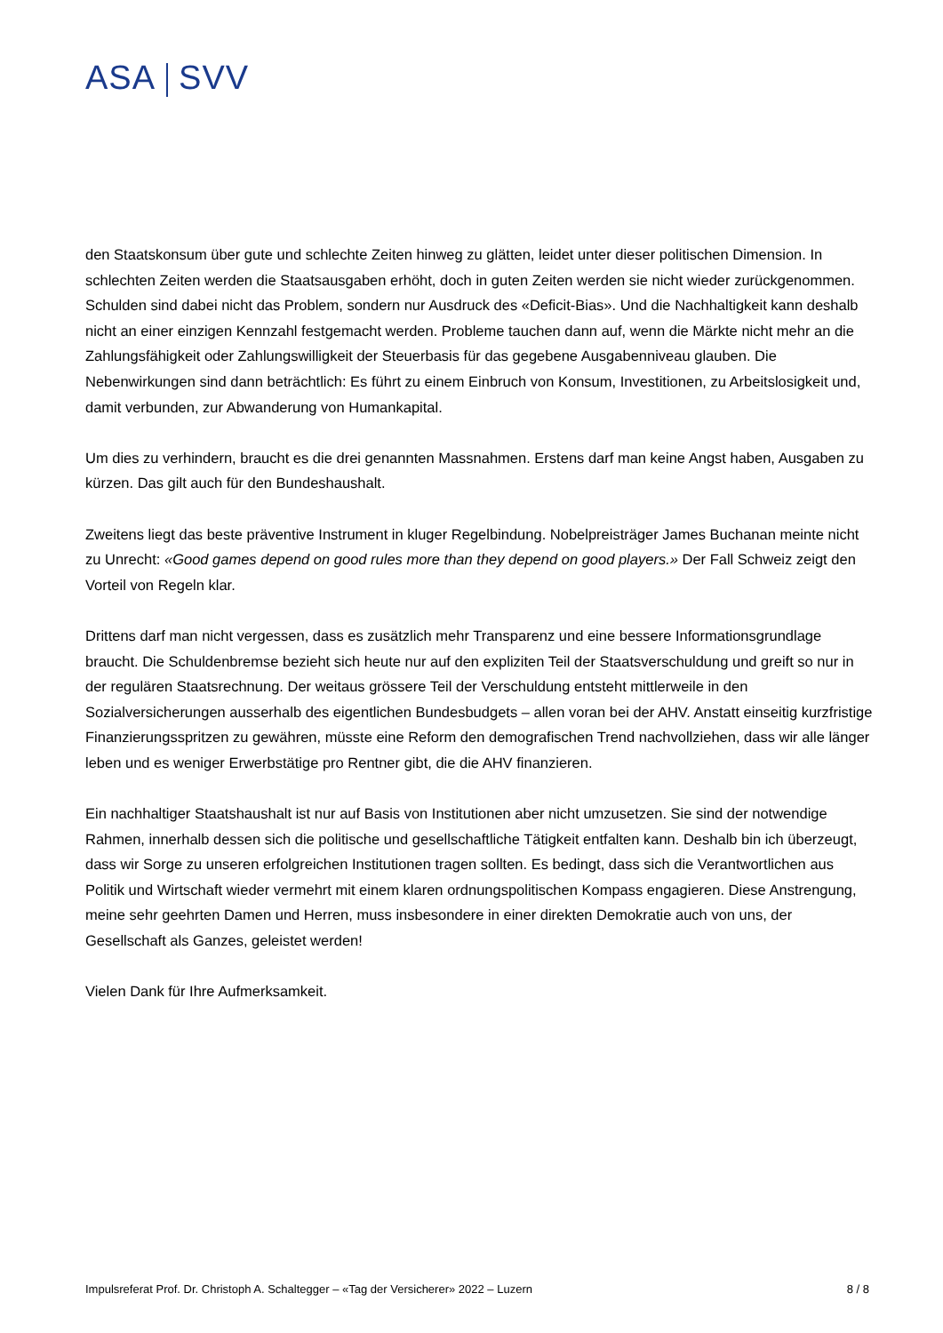ASA SVV
den Staatskonsum über gute und schlechte Zeiten hinweg zu glätten, leidet unter dieser politischen Dimension. In schlechten Zeiten werden die Staatsausgaben erhöht, doch in guten Zeiten werden sie nicht wieder zurückgenommen. Schulden sind dabei nicht das Problem, sondern nur Ausdruck des «Deficit-Bias». Und die Nachhaltigkeit kann deshalb nicht an einer einzigen Kennzahl festgemacht werden. Probleme tauchen dann auf, wenn die Märkte nicht mehr an die Zahlungsfähigkeit oder Zahlungswilligkeit der Steuerbasis für das gegebene Ausgabenniveau glauben. Die Nebenwirkungen sind dann beträchtlich: Es führt zu einem Einbruch von Konsum, Investitionen, zu Arbeitslosigkeit und, damit verbunden, zur Abwanderung von Humankapital.
Um dies zu verhindern, braucht es die drei genannten Massnahmen. Erstens darf man keine Angst haben, Ausgaben zu kürzen. Das gilt auch für den Bundeshaushalt.
Zweitens liegt das beste präventive Instrument in kluger Regelbindung. Nobelpreisträger James Buchanan meinte nicht zu Unrecht: «Good games depend on good rules more than they depend on good players.» Der Fall Schweiz zeigt den Vorteil von Regeln klar.
Drittens darf man nicht vergessen, dass es zusätzlich mehr Transparenz und eine bessere Informationsgrundlage braucht. Die Schuldenbremse bezieht sich heute nur auf den expliziten Teil der Staatsverschuldung und greift so nur in der regulären Staatsrechnung. Der weitaus grössere Teil der Verschuldung entsteht mittlerweile in den Sozialversicherungen ausserhalb des eigentlichen Bundesbudgets – allen voran bei der AHV. Anstatt einseitig kurzfristige Finanzierungsspritzen zu gewähren, müsste eine Reform den demografischen Trend nachvollziehen, dass wir alle länger leben und es weniger Erwerbstätige pro Rentner gibt, die die AHV finanzieren.
Ein nachhaltiger Staatshaushalt ist nur auf Basis von Institutionen aber nicht umzusetzen. Sie sind der notwendige Rahmen, innerhalb dessen sich die politische und gesellschaftliche Tätigkeit entfalten kann. Deshalb bin ich überzeugt, dass wir Sorge zu unseren erfolgreichen Institutionen tragen sollten. Es bedingt, dass sich die Verantwortlichen aus Politik und Wirtschaft wieder vermehrt mit einem klaren ordnungspolitischen Kompass engagieren. Diese Anstrengung, meine sehr geehrten Damen und Herren, muss insbesondere in einer direkten Demokratie auch von uns, der Gesellschaft als Ganzes, geleistet werden!
Vielen Dank für Ihre Aufmerksamkeit.
Impulsreferat Prof. Dr. Christoph A. Schaltegger – «Tag der Versicherer» 2022 – Luzern 8 / 8